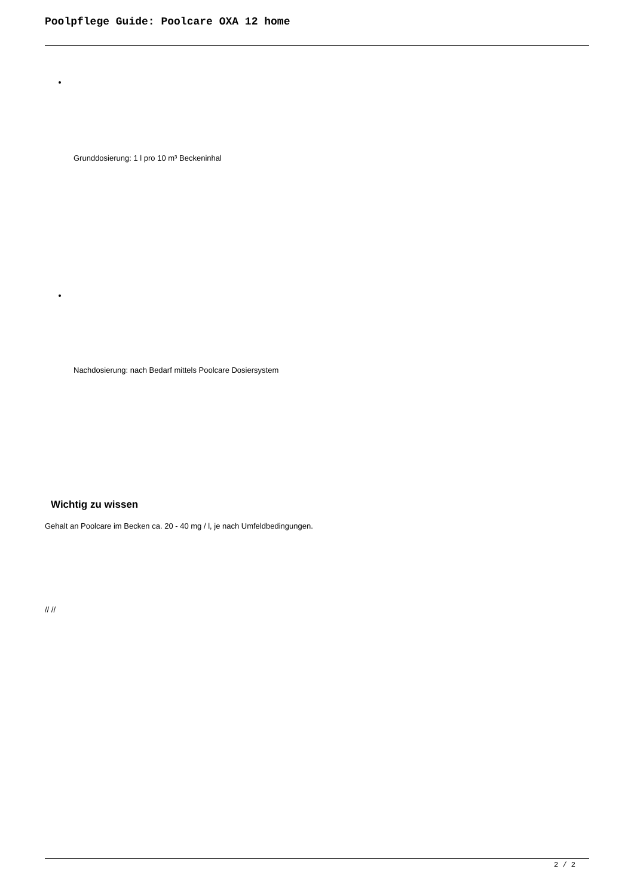Poolpflege Guide: Poolcare OXA 12 home
Grunddosierung: 1 l pro 10 m³ Beckeninhal
Nachdosierung: nach Bedarf mittels Poolcare Dosiersystem
Wichtig zu wissen
Gehalt an Poolcare im Becken ca. 20 - 40 mg / l, je nach Umfeldbedingungen.
// //
2 / 2